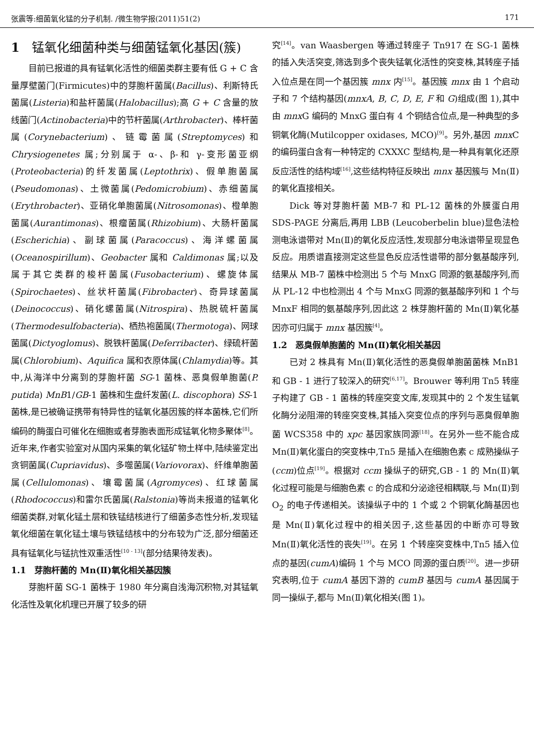张震等:细菌氧化锰的分子机制. /微生物学报(2011)51(2) 171
1　锰氧化细菌种类与细菌锰氧化基因(簇)
目前已报道的具有锰氧化活性的细菌类群主要有低 G + C 含量厚壁菌门(Firmicutes)中的芽胞杆菌属(Bacillus)、利斯特氏菌属(Listeria)和盐杆菌属(Halobacillus);高 G + C 含量的放线菌门(Actinobacteria)中的节杆菌属(Arthrobacter)、棒杆菌属(Corynebacterium)、链霉菌属(Streptomyces)和 Chrysiogenetes 属;分别属于 α-、β-和 γ-变形菌亚纲(Proteobacteria)的纤发菌属(Leptothrix)、假单胞菌属(Pseudomonas)、土微菌属(Pedomicrobium)、赤细菌属(Erythrobacter)、亚硝化单胞菌属(Nitrosomonas)、橙单胞菌属(Aurantimonas)、根瘤菌属(Rhizobium)、大肠杆菌属(Escherichia)、副球菌属(Paracoccus)、海洋螺菌属(Oceanospirillum)、Geobacter 属和 Caldimonas 属;以及属于其它类群的梭杆菌属(Fusobacterium)、螺旋体属(Spirochaetes)、丝状杆菌属(Fibrobacter)、奇异球菌属(Deinococcus)、硝化螺菌属(Nitrospira)、热脱硫杆菌属(Thermodesulfobacteria)、栖热袍菌属(Thermotoga)、网球菌属(Dictyoglomus)、脱铁杆菌属(Deferribacter)、绿硫杆菌属(Chlorobium)、Aquifica 属和衣原体属(Chlamydia)等。其中,从海洋中分离到的芽胞杆菌 SG-1 菌株、恶臭假单胞菌(P. putida) MnB1/GB-1 菌株和生盘纤发菌(L. discophora) SS-1 菌株,是已被确证携带有特异性的锰氧化基因簇的样本菌株,它们所编码的酶蛋白可催化在细胞或者芽胞表面形成锰氧化物多聚体<sup>[8]</sup>。近年来,作者实验室对从国内采集的氧化锰矿物土样中,陆续鉴定出贪铜菌属(Cupriavidus)、多噬菌属(Variovorax)、纤维单胞菌属(Cellulomonas)、壤霉菌属(Agromyces)、红球菌属(Rhodococcus)和雷尔氏菌属(Ralstonia)等尚未报道的锰氧化细菌类群,对氧化锰土层和铁锰结核进行了细菌多态性分析,发现锰氧化细菌在氧化锰土壤与铁锰结核中的分布较为广泛,部分细菌还具有锰氧化与锰抗性双重活性<sup>[10 - 13]</sup>(部分结果待发表)。
1.1　芽胞杆菌的 Mn(Ⅱ)氧化相关基因簇
芽胞杆菌 SG-1 菌株于 1980 年分离自浅海沉积物,对其锰氧化活性及氧化机理已开展了较多的研
究<sup>[14]</sup>。van Waasbergen 等通过转座子 Tn917 在 SG-1 菌株的插入失活突变,筛选到多个丧失锰氧化活性的突变株,其转座子插入位点是在同一个基因簇 mnx 内<sup>[15]</sup>。基因簇 mnx 由 1 个启动子和 7 个结构基因(mnxA, B, C, D, E, F 和 G)组成(图 1),其中由 mnx G 编码的 MnxG 蛋白有 4 个铜结合位点,是一种典型的多铜氧化酶(Mutilcopper oxidases, MCO)<sup>[9]</sup>。另外,基因 mnx C 的编码蛋白含有一种特定的 CXXXC 型结构,是一种具有氧化还原反应活性的结构域<sup>[16]</sup>,这些结构特征反映出 mnx 基因簇与 Mn(Ⅱ)的氧化直接相关。
Dick 等对芽胞杆菌 MB-7 和 PL-12 菌株的外膜蛋白用 SDS-PAGE 分离后,再用 LBB (Leucoberbelin blue)显色法检测电泳谱带对 Mn(Ⅱ)的氧化反应活性,发现部分电泳谱带呈现显色反应。用质谱直接测定这些显色反应活性谱带的部分氨基酸序列,结果从 MB-7 菌株中检测出 5 个与 MnxG 同源的氨基酸序列,而从 PL-12 中也检测出 4 个与 MnxG 同源的氨基酸序列和 1 个与 MnxF 相同的氨基酸序列,因此这 2 株芽胞杆菌的 Mn(Ⅱ)氧化基因亦可归属于 mnx 基因簇<sup>[4]</sup>。
1.2　恶臭假单胞菌的 Mn(Ⅱ)氧化相关基因
已对 2 株具有 Mn(Ⅱ)氧化活性的恶臭假单胞菌菌株 MnB1 和 GB - 1 进行了较深入的研究<sup>[6,17]</sup>。Brouwer 等利用 Tn5 转座子构建了 GB - 1 菌株的转座突变文库,发现其中的 2 个发生锰氧化酶分泌阻滞的转座突变株,其插入突变位点的序列与恶臭假单胞菌 WCS358 中的 xpc 基因家族同源<sup>[18]</sup>。在另外一些不能合成 Mn(Ⅱ)氧化蛋白的突变株中,Tn5 是插入在细胞色素 c 成熟操纵子(ccm)位点<sup>[19]</sup>。根据对 ccm 操纵子的研究,GB - 1 的 Mn(Ⅱ)氧化过程可能是与细胞色素 c 的合成和分泌途径相耦联,与 Mn(Ⅱ)到 O<sub>2</sub> 的电子传递相关。该操纵子中的 1 个或 2 个铜氧化酶基因也是 Mn(Ⅱ)氧化过程中的相关因子,这些基因的中断亦可导致 Mn(Ⅱ)氧化活性的丧失<sup>[19]</sup>。在另 1 个转座突变株中,Tn5 插入位点的基因(cumA)编码 1 个与 MCO 同源的蛋白质<sup>[20]</sup>。进一步研究表明,位于 cumA 基因下游的 cumB 基因与 cumA 基因属于同一操纵子,都与 Mn(Ⅱ)氧化相关(图 1)。